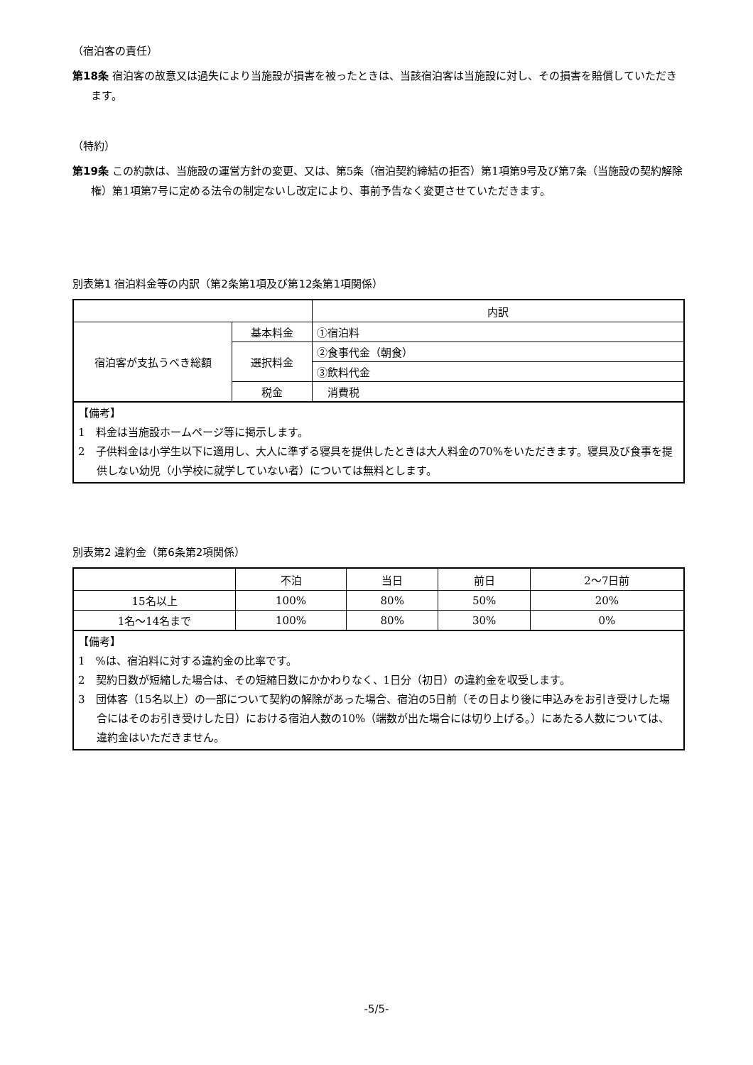（宿泊客の責任）
第18条 宿泊客の故意又は過失により当施設が損害を被ったときは、当該宿泊客は当施設に対し、その損害を賠償していただきます。
（特約）
第19条 この約款は、当施設の運営方針の変更、又は、第5条（宿泊契約締結の拒否）第1項第9号及び第7条（当施設の契約解除権）第1項第7号に定める法令の制定ないし改定により、事前予告なく変更させていただきます。
別表第1 宿泊料金等の内訳（第2条第1項及び第12条第1項関係）
| | | 内訳 |
| 宿泊客が支払うべき総額 | 基本料金 | ①宿泊料 |
| | 選択料金 | ②食事代金（朝食） |
| | | ③飲料代金 |
| | 税金 | 消費税 |
【備考】
1　料金は当施設ホームページ等に掲示します。
2　子供料金は小学生以下に適用し、大人に準ずる寝具を提供したときは大人料金の70%をいただきます。寝具及び食事を提供しない幼児（小学校に就学していない者）については無料とします。
別表第2 違約金（第6条第2項関係）
| | 不泊 | 当日 | 前日 | 2～7日前 |
| 15名以上 | 100% | 80% | 50% | 20% |
| 1名～14名まで | 100% | 80% | 30% | 0% |
【備考】
1　%は、宿泊料に対する違約金の比率です。
2　契約日数が短縮した場合は、その短縮日数にかかわりなく、1日分（初日）の違約金を収受します。
3　団体客（15名以上）の一部について契約の解除があった場合、宿泊の5日前（その日より後に申込みをお引き受けした場合にはそのお引き受けした日）における宿泊人数の10%（端数が出た場合には切り上げる。）にあたる人数については、違約金はいただきません。
-5/5-